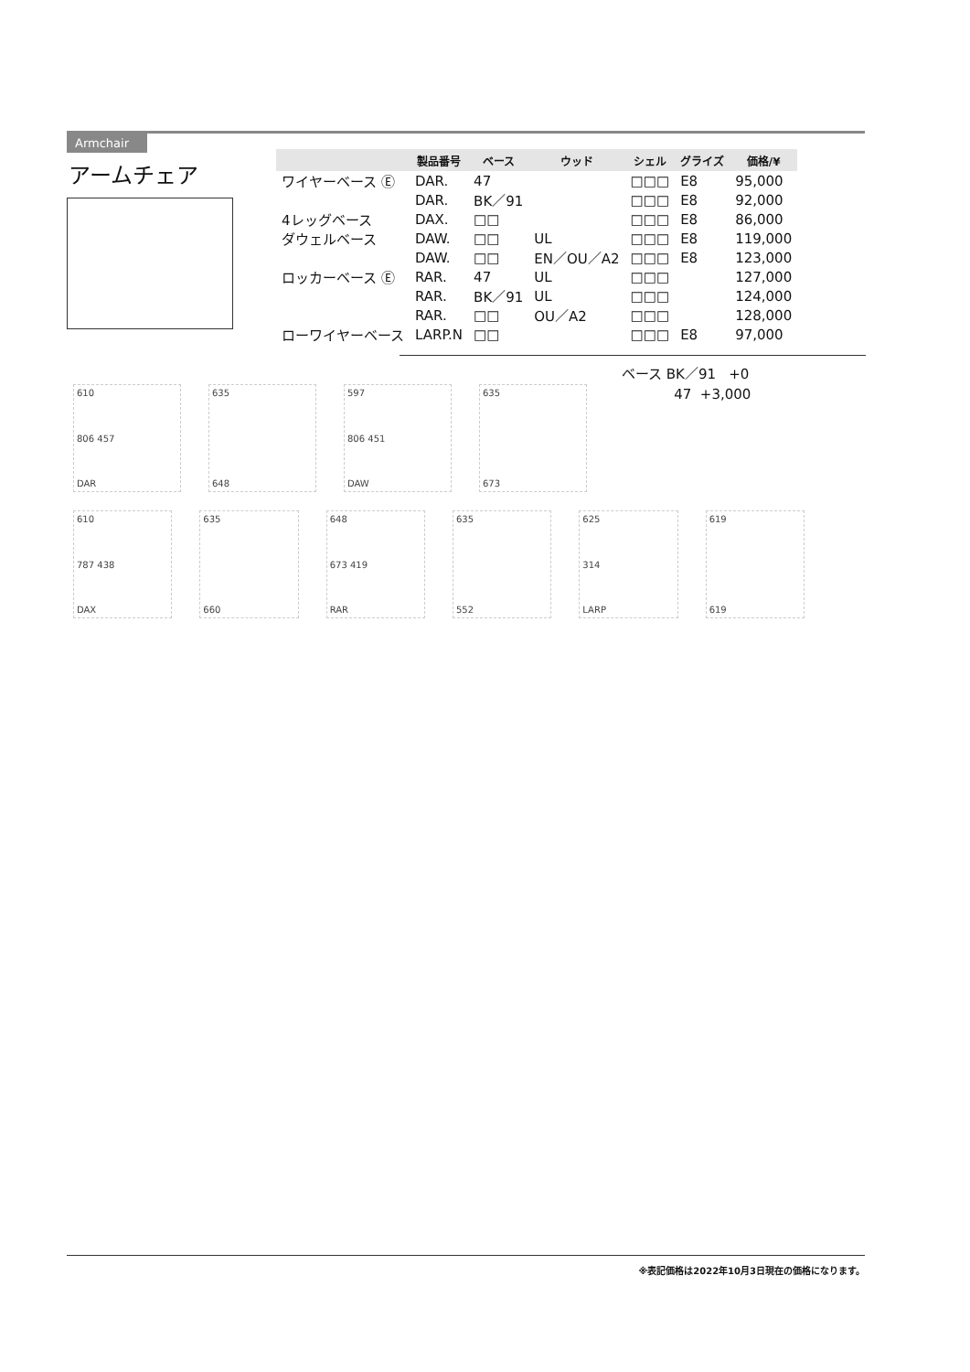Armchair
アームチェア
| | 製品番号 | ベース | ウッド | シェル | グライズ | 価格/¥ |
| --- | --- | --- | --- | --- | --- | --- |
| ワイヤーベース Ⓔ | DAR. | 47 | | □□□ | E8 | 95,000 |
| | DAR. | BK／91 | | □□□ | E8 | 92,000 |
| 4レッグベース | DAX. | □□ | | □□□ | E8 | 86,000 |
| ダウェルベース | DAW. | □□ | UL | □□□ | E8 | 119,000 |
| | DAW. | □□ | EN／OU／A2 | □□□ | E8 | 123,000 |
| ロッカーベース Ⓔ | RAR. | 47 | UL | □□□ | | 127,000 |
| | RAR. | BK／91 | UL | □□□ | | 124,000 |
| | RAR. | □□ | OU／A2 | □□□ | | 128,000 |
| ローワイヤーベース | LARP.N | □□ | | □□□ | E8 | 97,000 |
ベース BK／91 +0
47 +3,000
610
806 457
DAR
635
648
597
806 451
DAW
635
673
610
787 438
DAX
635
660
648
673 419
RAR
635
552
625
314
LARP
619
619
※表記価格は2022年10月3日現在の価格になります。